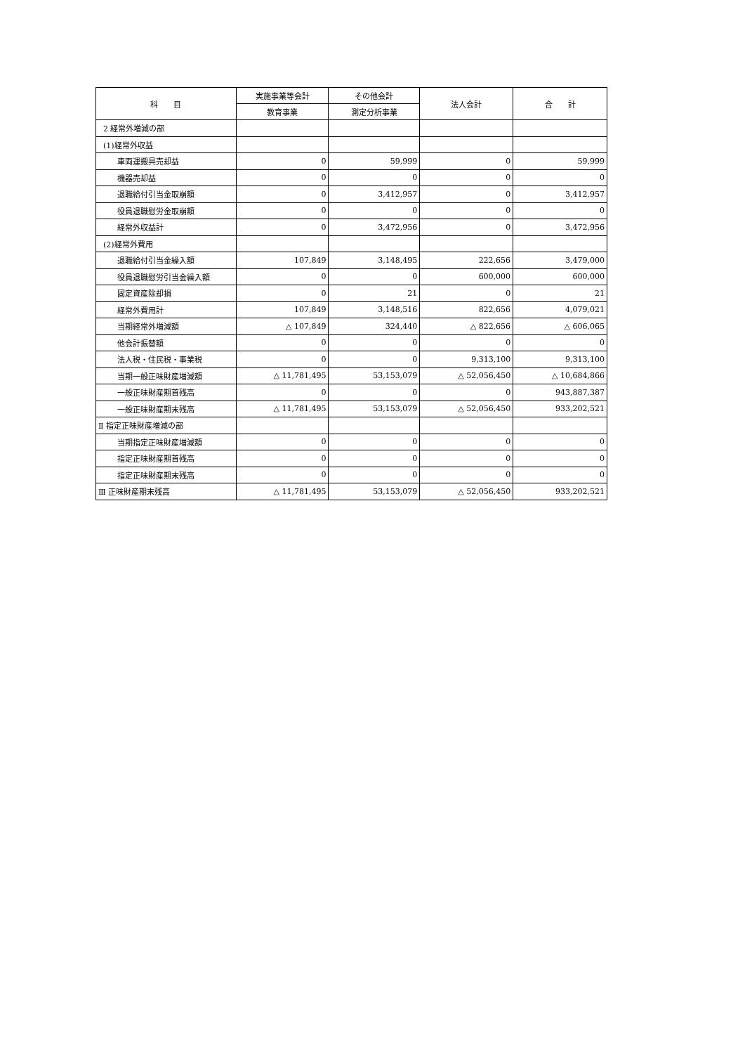| 科 目 | 実施事業等会計 | その他会計 | 法人会計 | 合 計 |
| --- | --- | --- | --- | --- |
| | 教育事業 | 測定分析事業 | | |
| 2 経常外増減の部 | | | | |
| (1)経常外収益 | | | | |
| 車両運搬具売却益 | 0 | 59,999 | 0 | 59,999 |
| 機器売却益 | 0 | 0 | 0 | 0 |
| 退職給付引当金取崩額 | 0 | 3,412,957 | 0 | 3,412,957 |
| 役員退職慰労金取崩額 | 0 | 0 | 0 | 0 |
| 経常外収益計 | 0 | 3,472,956 | 0 | 3,472,956 |
| (2)経常外費用 | | | | |
| 退職給付引当金繰入額 | 107,849 | 3,148,495 | 222,656 | 3,479,000 |
| 役員退職慰労引当金繰入額 | 0 | 0 | 600,000 | 600,000 |
| 固定資産除却損 | 0 | 21 | 0 | 21 |
| 経常外費用計 | 107,849 | 3,148,516 | 822,656 | 4,079,021 |
| 当期経常外増減額 | △ 107,849 | 324,440 | △ 822,656 | △ 606,065 |
| 他会計振替額 | 0 | 0 | 0 | 0 |
| 法人税・住民税・事業税 | 0 | 0 | 9,313,100 | 9,313,100 |
| 当期一般正味財産増減額 | △ 11,781,495 | 53,153,079 | △ 52,056,450 | △ 10,684,866 |
| 一般正味財産期首残高 | 0 | 0 | 0 | 943,887,387 |
| 一般正味財産期末残高 | △ 11,781,495 | 53,153,079 | △ 52,056,450 | 933,202,521 |
| Ⅱ 指定正味財産増減の部 | | | | |
| 当期指定正味財産増減額 | 0 | 0 | 0 | 0 |
| 指定正味財産期首残高 | 0 | 0 | 0 | 0 |
| 指定正味財産期末残高 | 0 | 0 | 0 | 0 |
| Ⅲ 正味財産期末残高 | △ 11,781,495 | 53,153,079 | △ 52,056,450 | 933,202,521 |